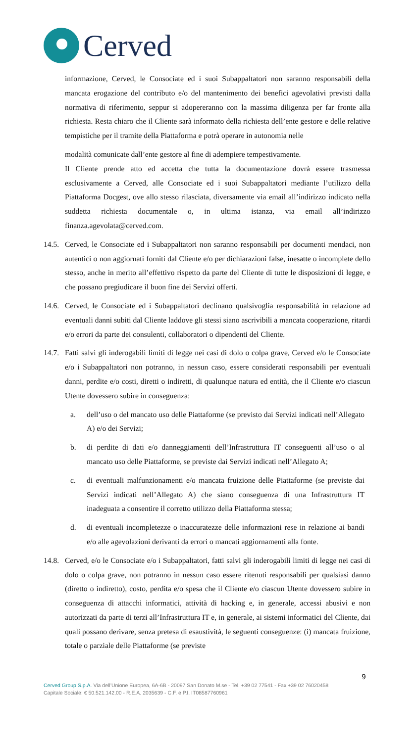Cerved
informazione, Cerved, le Consociate ed i suoi Subappaltatori non saranno responsabili della mancata erogazione del contributo e/o del mantenimento dei benefici agevolativi previsti dalla normativa di riferimento, seppur si adopereranno con la massima diligenza per far fronte alla richiesta. Resta chiaro che il Cliente sarà informato della richiesta dell’ente gestore e delle relative tempistiche per il tramite della Piattaforma e potrà operare in autonomia nelle
modalità comunicate dall’ente gestore al fine di adempiere tempestivamente.
Il Cliente prende atto ed accetta che tutta la documentazione dovrà essere trasmessa esclusivamente a Cerved, alle Consociate ed i suoi Subappaltatori mediante l’utilizzo della Piattaforma Docgest, ove allo stesso rilasciata, diversamente via email all’indirizzo indicato nella suddetta richiesta documentale o, in ultima istanza, via email all’indirizzo finanza.agevolata@cerved.com.
14.5.
Cerved, le Consociate ed i Subappaltatori non saranno responsabili per documenti mendaci, non autentici o non aggiornati forniti dal Cliente e/o per dichiarazioni false, inesatte o incomplete dello stesso, anche in merito all’effettivo rispetto da parte del Cliente di tutte le disposizioni di legge, e che possano pregiudicare il buon fine dei Servizi offerti.
14.6.
Cerved, le Consociate ed i Subappaltatori declinano qualsivoglia responsabilità in relazione ad eventuali danni subiti dal Cliente laddove gli stessi siano ascrivibili a mancata cooperazione, ritardi e/o errori da parte dei consulenti, collaboratori o dipendenti del Cliente.
14.7.
Fatti salvi gli inderogabili limiti di legge nei casi di dolo o colpa grave, Cerved e/o le Consociate e/o i Subappaltatori non potranno, in nessun caso, essere considerati responsabili per eventuali danni, perdite e/o costi, diretti o indiretti, di qualunque natura ed entità, che il Cliente e/o ciascun Utente dovessero subire in conseguenza:
a. dell’uso o del mancato uso delle Piattaforme (se previsto dai Servizi indicati nell’Allegato A) e/o dei Servizi;
b. di perdite di dati e/o danneggiamenti dell’Infrastruttura IT conseguenti all’uso o al mancato uso delle Piattaforme, se previste dai Servizi indicati nell’Allegato A;
c. di eventuali malfunzionamenti e/o mancata fruizione delle Piattaforme (se previste dai Servizi indicati nell’Allegato A) che siano conseguenza di una Infrastruttura IT inadeguata a consentire il corretto utilizzo della Piattaforma stessa;
d. di eventuali incompletezze o inaccuratezze delle informazioni rese in relazione ai bandi e/o alle agevolazioni derivanti da errori o mancati aggiornamenti alla fonte.
14.8.
Cerved, e/o le Consociate e/o i Subappaltatori, fatti salvi gli inderogabili limiti di legge nei casi di dolo o colpa grave, non potranno in nessun caso essere ritenuti responsabili per qualsiasi danno (diretto o indiretto), costo, perdita e/o spesa che il Cliente e/o ciascun Utente dovessero subire in conseguenza di attacchi informatici, attività di hacking e, in generale, accessi abusivi e non autorizzati da parte di terzi all’Infrastruttura IT e, in generale, ai sistemi informatici del Cliente, dai quali possano derivare, senza pretesa di esaustività, le seguenti conseguenze: (i) mancata fruizione, totale o parziale delle Piattaforme (se previste
9
Cerved Group S.p.A. Via dell’Unione Europea, 6A-6B - 20097 San Donato M.se - Tel. +39 02 77541 - Fax +39 02 76020458
Capitale Sociale: € 50.521.142,00 - R.E.A. 2035639 - C.F. e P.I. IT08587760961